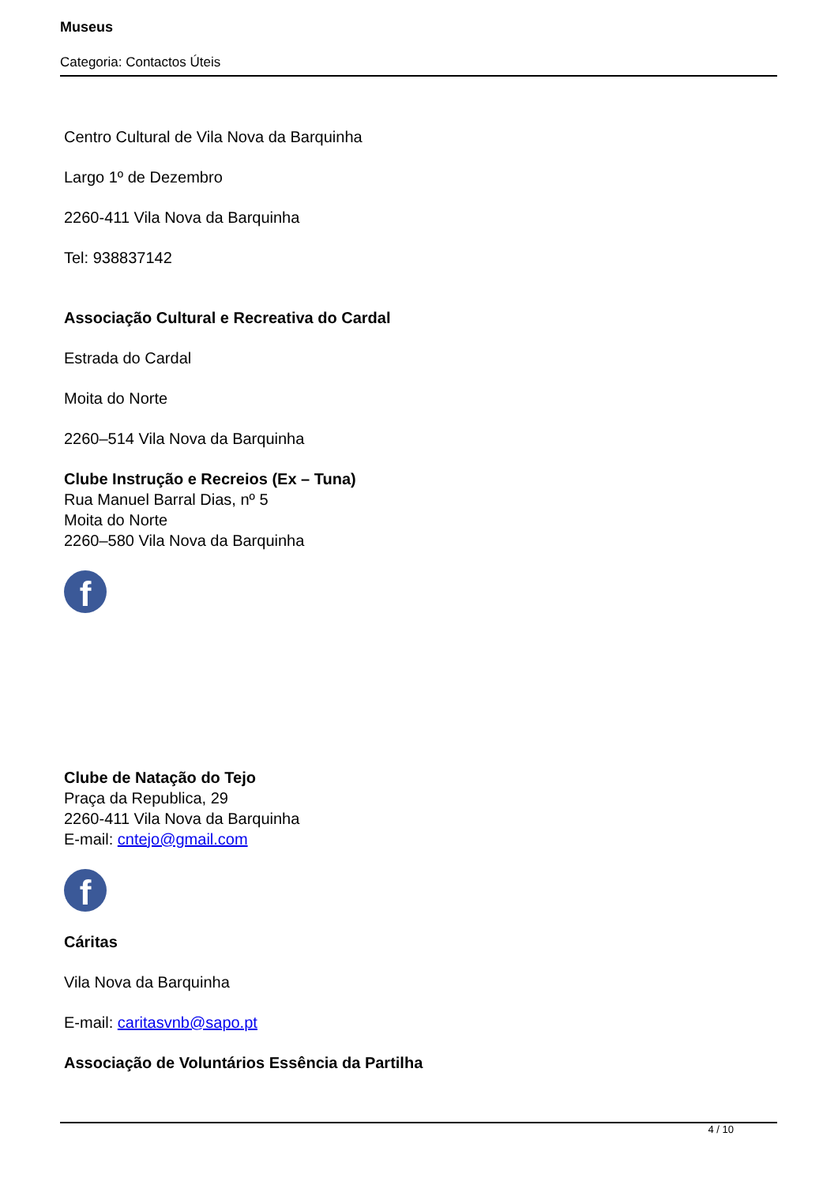Museus
Categoria: Contactos Úteis
Centro Cultural de Vila Nova da Barquinha
Largo 1º de Dezembro
2260-411 Vila Nova da Barquinha
Tel: 938837142
Associação Cultural e Recreativa do Cardal
Estrada do Cardal
Moita do Norte
2260–514 Vila Nova da Barquinha
Clube Instrução e Recreios (Ex – Tuna)
Rua Manuel Barral Dias, nº 5
Moita do Norte
2260–580 Vila Nova da Barquinha
f
Clube de Natação do Tejo
Praça da Republica, 29
2260-411 Vila Nova da Barquinha
E-mail: cntejo@gmail.com
f
Cáritas
Vila Nova da Barquinha
E-mail: caritasvnb@sapo.pt
Associação de Voluntários Essência da Partilha
4 / 10